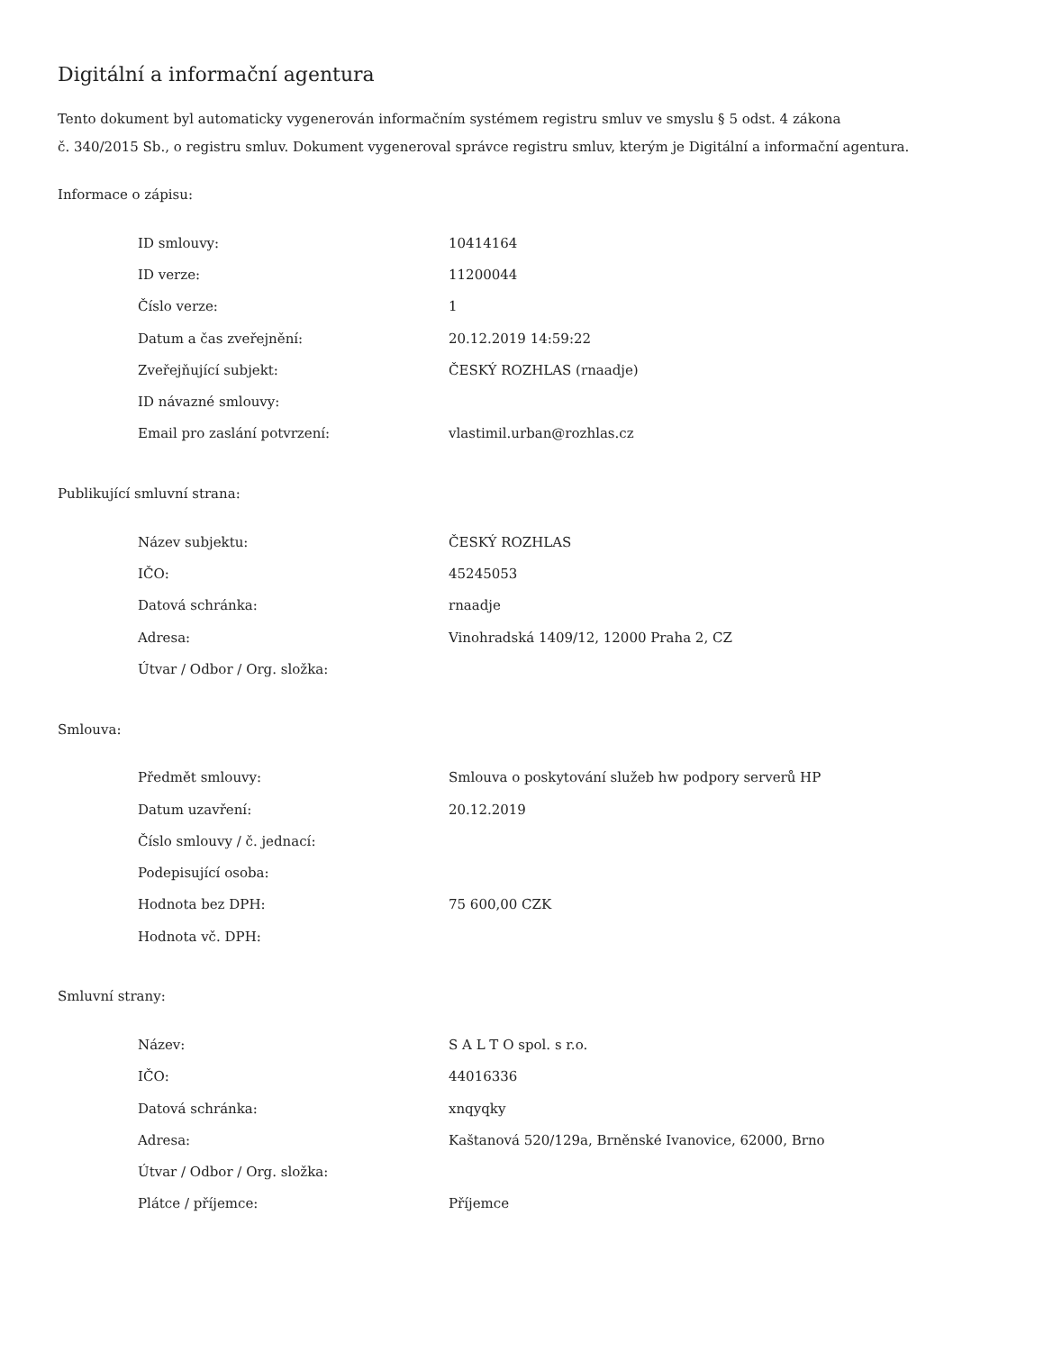Digitální a informační agentura
Tento dokument byl automaticky vygenerován informačním systémem registru smluv ve smyslu § 5 odst. 4 zákona
č. 340/2015 Sb., o registru smluv. Dokument vygeneroval správce registru smluv, kterým je Digitální a informační agentura.
Informace o zápisu:
| ID smlouvy: | 10414164 |
| ID verze: | 11200044 |
| Číslo verze: | 1 |
| Datum a čas zveřejnění: | 20.12.2019 14:59:22 |
| Zveřejňující subjekt: | ČESKÝ ROZHLAS (rnaadje) |
| ID návazné smlouvy: | |
| Email pro zaslání potvrzení: | vlastimil.urban@rozhlas.cz |
Publikující smluvní strana:
| Název subjektu: | ČESKÝ ROZHLAS |
| IČO: | 45245053 |
| Datová schránka: | rnaadje |
| Adresa: | Vinohradská 1409/12, 12000 Praha 2, CZ |
| Útvar / Odbor / Org. složka: | |
Smlouva:
| Předmět smlouvy: | Smlouva o poskytování služeb hw podpory serverů HP |
| Datum uzavření: | 20.12.2019 |
| Číslo smlouvy / č. jednací: | |
| Podepisující osoba: | |
| Hodnota bez DPH: | 75 600,00 CZK |
| Hodnota vč. DPH: | |
Smluvní strany:
| Název: | S A L T O spol. s r.o. |
| IČO: | 44016336 |
| Datová schránka: | xnqyqky |
| Adresa: | Kaštanová 520/129a, Brněnské Ivanovice, 62000, Brno |
| Útvar / Odbor / Org. složka: | |
| Plátce / příjemce: | Příjemce |